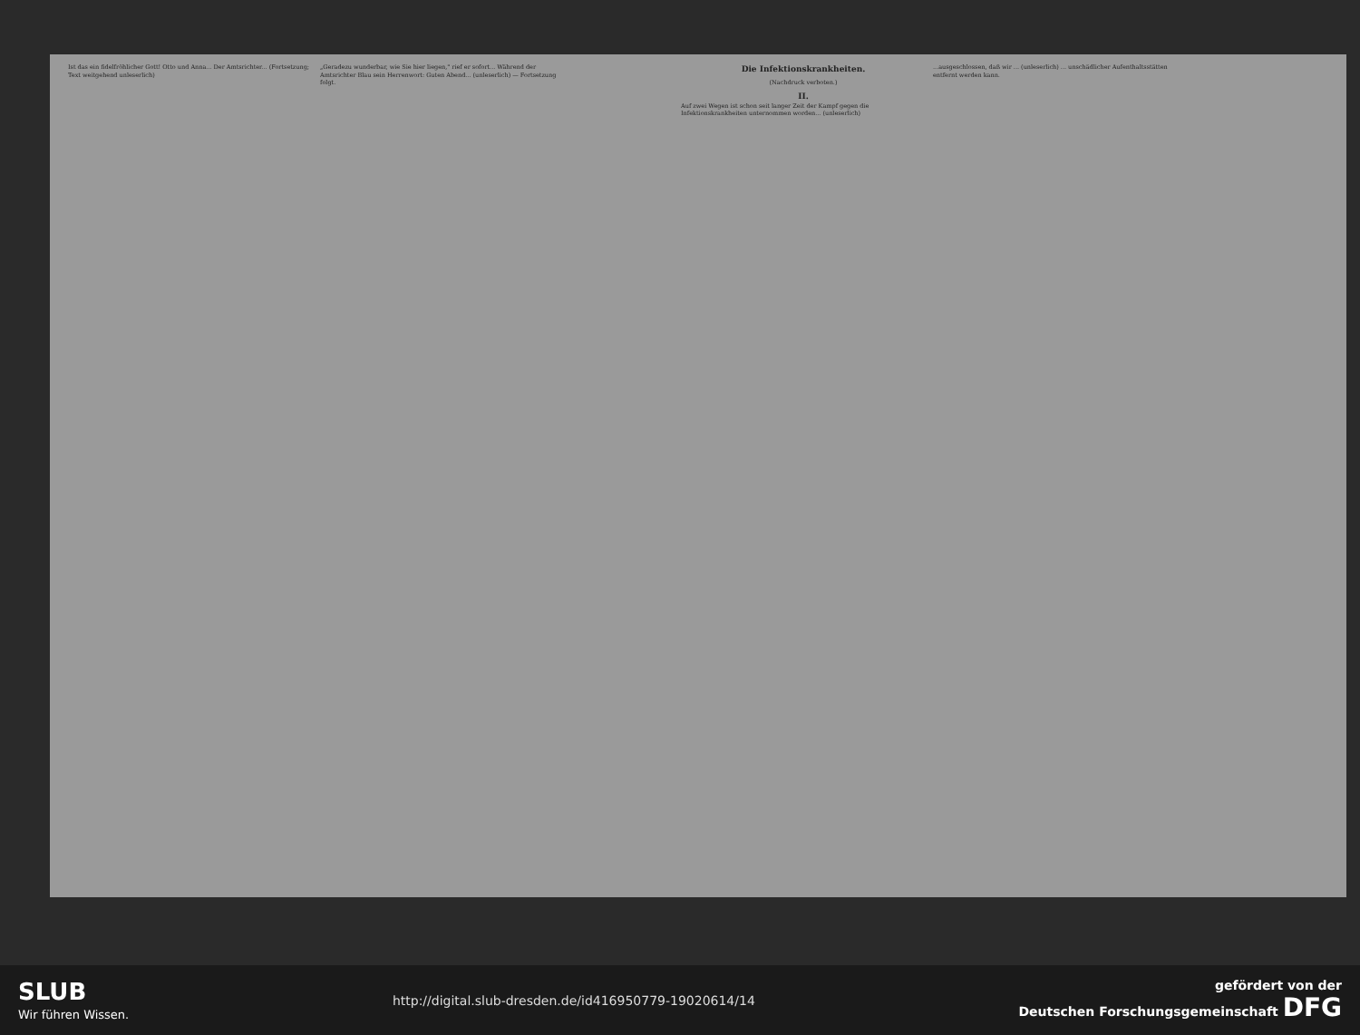Ist das ein fidelfröhlicher Gott! Otto und Anna... Der Amtsrichter... (Fortsetzung; Text weitgehend unleserlich)
„Geradezu wunderbar, wie Sie hier liegen," rief er sofort... Während der Amtsrichter Blau sein Herrenwort: Guten Abend... (unleserlich) — Fortsetzung folgt.
Die Infektionskrankheiten.
(Nachdruck verboten.)
II.
Auf zwei Wegen ist schon seit langer Zeit der Kampf gegen die Infektionskrankheiten unternommen worden... (unleserlich)
...ausgeschlossen, daß wir ... (unleserlich) ... unschädlicher Aufenthaltsstätten entfernt werden kann.
SLUB
Wir führen Wissen.
http://digital.slub-dresden.de/id416950779-19020614/14
gefördert von der
Deutschen Forschungsgemeinschaft DFG